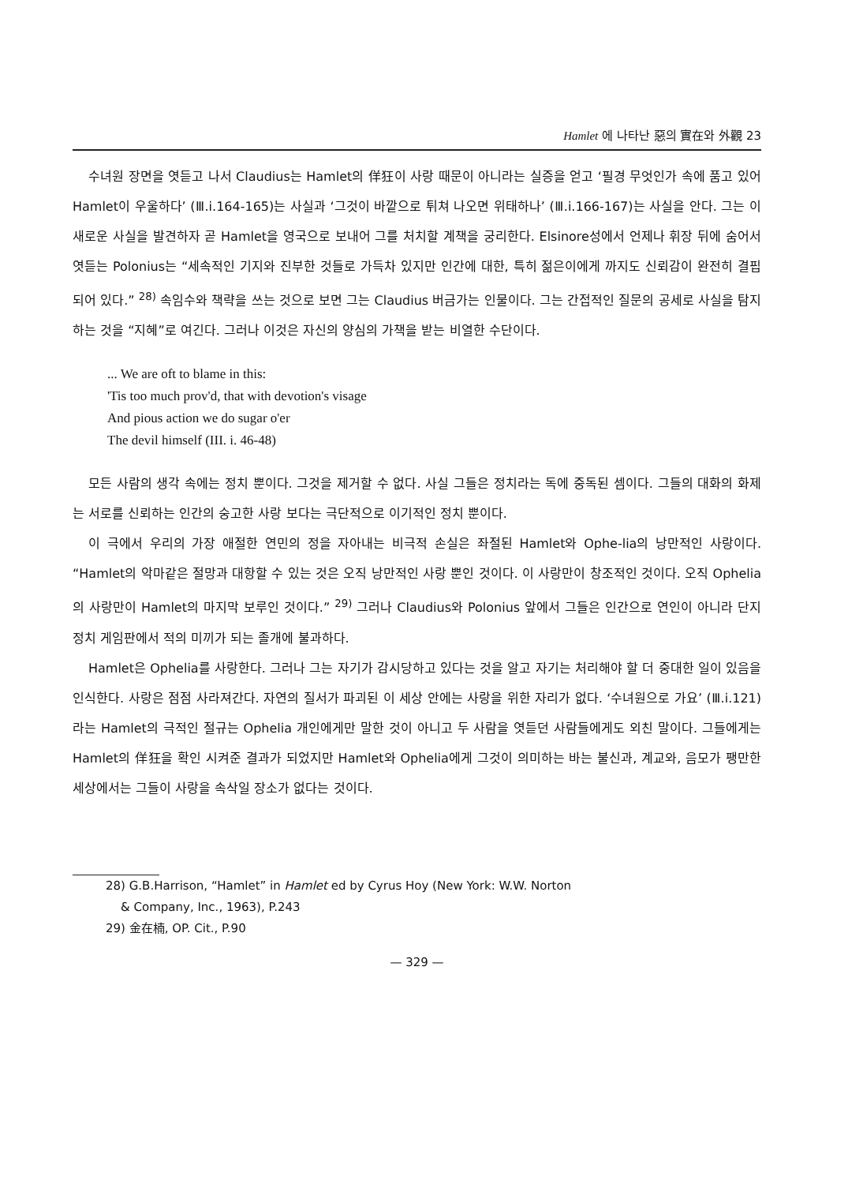Hamlet 에 나타난 惡의 實在와 外觀 23
수녀원 장면을 엿듣고 나서 Claudius는 Hamlet의 佯狂이 사랑 때문이 아니라는 실증을 얻고 ‘필경 무엇인가 속에 품고 있어 Hamlet이 우울하다’ (Ⅲ.i.164-165)는 사실과 ‘그것이 바깥으로 튀쳐 나오면 위태하나’ (Ⅲ.i.166-167)는 사실을 안다. 그는 이 새로운 사실을 발견하자 곧 Hamlet을 영국으로 보내어 그를 처치할 계책을 궁리한다. Elsinore성에서 언제나 휘장 뒤에 숨어서 엿듣는 Polonius는 “세속적인 기지와 진부한 것들로 가득차 있지만 인간에 대한, 특히 젊은이에게 까지도 신뢰감이 완전히 결핍되어 있다.” <sup>28)</sup> 속임수와 책략을 쓰는 것으로 보면 그는 Claudius 버금가는 인물이다. 그는 간접적인 질문의 공세로 사실을 탐지하는 것을 “지혜”로 여긴다. 그러나 이것은 자신의 양심의 가책을 받는 비열한 수단이다.
... We are oft to blame in this:
'Tis too much prov'd, that with devotion's visage
And pious action we do sugar o'er
The devil himself (III. i. 46-48)
모든 사람의 생각 속에는 정치 뿐이다. 그것을 제거할 수 없다. 사실 그들은 정치라는 독에 중독된 셈이다. 그들의 대화의 화제는 서로를 신뢰하는 인간의 숭고한 사랑 보다는 극단적으로 이기적인 정치 뿐이다.
이 극에서 우리의 가장 애절한 연민의 정을 자아내는 비극적 손실은 좌절된 Hamlet와 Ophe-lia의 낭만적인 사랑이다. “Hamlet의 악마같은 절망과 대항할 수 있는 것은 오직 낭만적인 사랑 뿐인 것이다. 이 사랑만이 창조적인 것이다. 오직 Ophelia의 사랑만이 Hamlet의 마지막 보루인 것이다.” <sup>29)</sup> 그러나 Claudius와 Polonius 앞에서 그들은 인간으로 연인이 아니라 단지 정치 게임판에서 적의 미끼가 되는 졸개에 불과하다.
Hamlet은 Ophelia를 사랑한다. 그러나 그는 자기가 감시당하고 있다는 것을 알고 자기는 처리해야 할 더 중대한 일이 있음을 인식한다. 사랑은 점점 사라져간다. 자연의 질서가 파괴된 이 세상 안에는 사랑을 위한 자리가 없다. ‘수녀원으로 가요’ (Ⅲ.i.121)라는 Hamlet의 극적인 절규는 Ophelia 개인에게만 말한 것이 아니고 두 사람을 엿듣던 사람들에게도 외친 말이다. 그들에게는 Hamlet의 佯狂을 확인 시켜준 결과가 되었지만 Hamlet와 Ophelia에게 그것이 의미하는 바는 불신과, 계교와, 음모가 팽만한 세상에서는 그들이 사랑을 속삭일 장소가 없다는 것이다.
28) G.B.Harrison, “Hamlet” in Hamlet ed by Cyrus Hoy (New York: W.W. Norton
& Company, Inc., 1963), P.243
29) 金在楠, OP. Cit., P.90
— 329 —